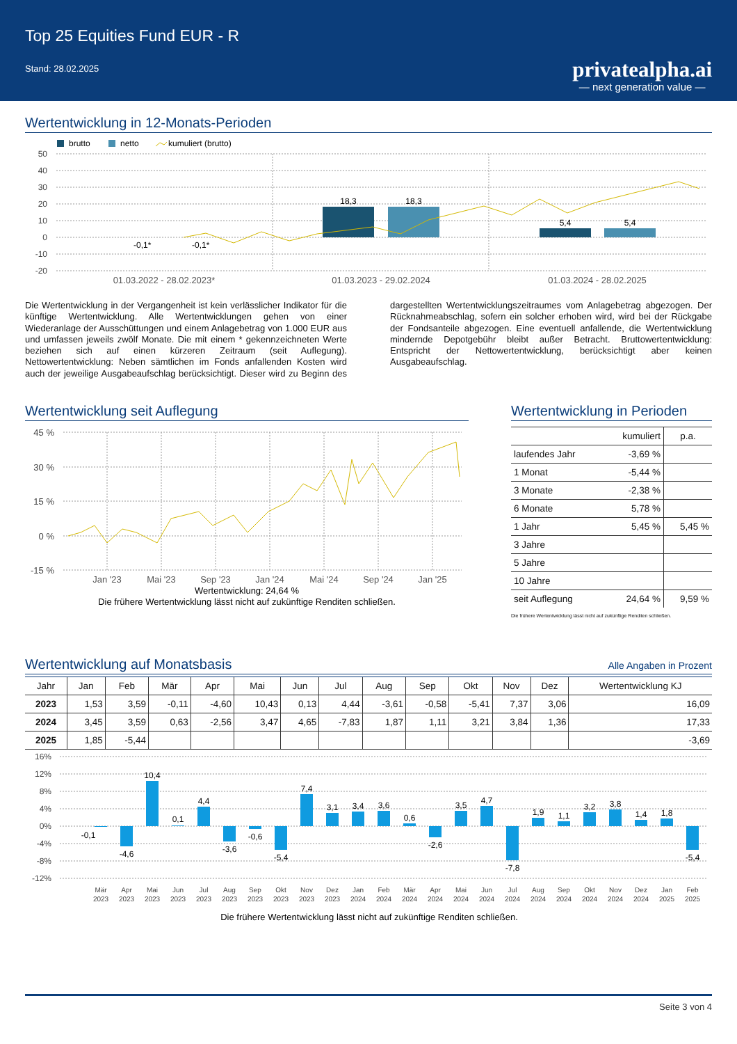Top 25 Equities Fund EUR - R
Stand: 28.02.2025
privatealpha.ai
— next generation value —
Wertentwicklung in 12-Monats-Perioden
brutto
netto
kumuliert (brutto)
50
40
30
20
10
0
-10
-20
18,3
18,3
5,4
5,4
-0,1*
-0,1*
01.03.2022 - 28.02.2023*
01.03.2023 - 29.02.2024
01.03.2024 - 28.02.2025
Die Wertentwicklung in der Vergangenheit ist kein verlässlicher Indikator für die künftige Wertentwicklung. Alle Wertentwicklungen gehen von einer Wiederanlage der Ausschüttungen und einem Anlagebetrag von 1.000 EUR aus und umfassen jeweils zwölf Monate. Die mit einem * gekennzeichneten Werte beziehen sich auf einen kürzeren Zeitraum (seit Auflegung). Nettowertentwicklung: Neben sämtlichen im Fonds anfallenden Kosten wird auch der jeweilige Ausgabeaufschlag berücksichtigt. Dieser wird zu Beginn des dargestellten Wertentwicklungszeitraumes vom Anlagebetrag abgezogen. Der Rücknahmeabschlag, sofern ein solcher erhoben wird, wird bei der Rückgabe der Fondsanteile abgezogen. Eine eventuell anfallende, die Wertentwicklung mindernde Depotgebühr bleibt außer Betracht. Bruttowertentwicklung: Entspricht der Nettowertentwicklung, berücksichtigt aber keinen Ausgabeaufschlag.
Wertentwicklung seit Auflegung
45 %
30 %
15 %
0 %
-15 %
Jan '23
Mai '23
Sep '23
Jan '24
Mai '24
Sep '24
Jan '25
Wertentwicklung: 24,64 %
Die frühere Wertentwicklung lässt nicht auf zukünftige Renditen schließen.
Wertentwicklung in Perioden
| | kumuliert | p.a. |
| --- | --- | --- |
| laufendes Jahr | -3,69 % | |
| 1 Monat | -5,44 % | |
| 3 Monate | -2,38 % | |
| 6 Monate | 5,78 % | |
| 1 Jahr | 5,45 % | 5,45 % |
| 3 Jahre | | |
| 5 Jahre | | |
| 10 Jahre | | |
| seit Auflegung | 24,64 % | 9,59 % |
Die frühere Wertentwicklung lässt nicht auf zukünftige Renditen schließen.
Wertentwicklung auf Monatsbasis
Alle Angaben in Prozent
| Jahr | Jan | Feb | Mär | Apr | Mai | Jun | Jul | Aug | Sep | Okt | Nov | Dez | Wertentwicklung KJ |
| --- | --- | --- | --- | --- | --- | --- | --- | --- | --- | --- | --- | --- | --- |
| 2023 | 1,53 | 3,59 | -0,11 | -4,60 | 10,43 | 0,13 | 4,44 | -3,61 | -0,58 | -5,41 | 7,37 | 3,06 | 16,09 |
| 2024 | 3,45 | 3,59 | 0,63 | -2,56 | 3,47 | 4,65 | -7,83 | 1,87 | 1,11 | 3,21 | 3,84 | 1,36 | 17,33 |
| 2025 | 1,85 | -5,44 | | | | | | | | | | | -3,69 |
16%
12%
8%
4%
0%
-4%
-8%
-12%
-0,1
-4,6
10,4
0,1
4,4
-3,6
-0,6
-5,4
7,4
3,1
3,4
3,6
0,6
-2,6
3,5
4,7
-7,8
1,9
1,1
3,2
3,8
1,4
1,8
-5,4
Mär
Apr
Mai
Jun
Jul
Aug
Sep
Okt
Nov
Dez
Jan
Feb
Mär
Apr
Mai
Jun
Jul
Aug
Sep
Okt
Nov
Dez
Jan
Feb
2023
2023
2023
2023
2023
2023
2023
2023
2023
2023
2024
2024
2024
2024
2024
2024
2024
2024
2024
2024
2024
2024
2025
2025
Die frühere Wertentwicklung lässt nicht auf zukünftige Renditen schließen.
Seite 3 von 4